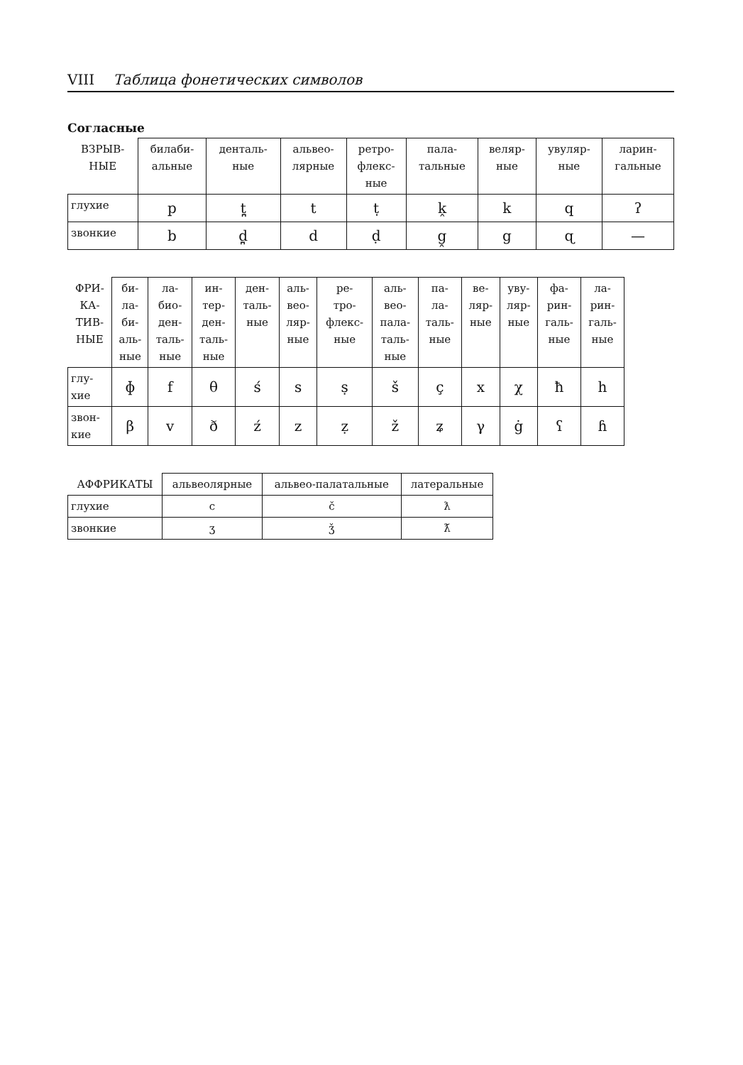VIII Таблица фонетических символов
Согласные
| ВЗРЫВ- НЫЕ | билаби- альные | денталь- ные | альвео- лярные | ретро- флекс- ные | пала- тальные | веляр- ные | увуляр- ные | ларин- гальные |
| --- | --- | --- | --- | --- | --- | --- | --- | --- |
| глухие | p | t̪ | t | ṭ | k̭ | k | q | ʔ |
| звонкие | b | d̪ | d | ḍ | g̭ | g | ɋ | — |
| ФРИ- КА- ТИВ- НЫЕ | би- ла- би- аль- ные | ла- био- ден- таль- ные | ин- тер- ден- таль- ные | ден- таль- ные | аль- вео- ляр- ные | ре- тро- флекс- ные | аль- вео- пала- таль- ные | па- ла- таль- ные | ве- ляр- ные | уву- ляр- ные | фа- рин- галь- ные | ла- рин- галь- ные |
| --- | --- | --- | --- | --- | --- | --- | --- | --- | --- | --- | --- | --- |
| глу- хие | ɸ | f | θ | ś | s | ṣ | š | ç | x | χ | ħ | h |
| звон- кие | β | v | ð | ź | z | ẓ | ž | ʑ | γ | ġ | ʕ | ɦ |
| АФФРИКАТЫ | альвеолярные | альвео-палатальные | латеральные |
| --- | --- | --- | --- |
| глухие | c | č | ƛ |
| звонкие | ʒ | ǯ | ƛ̆ |